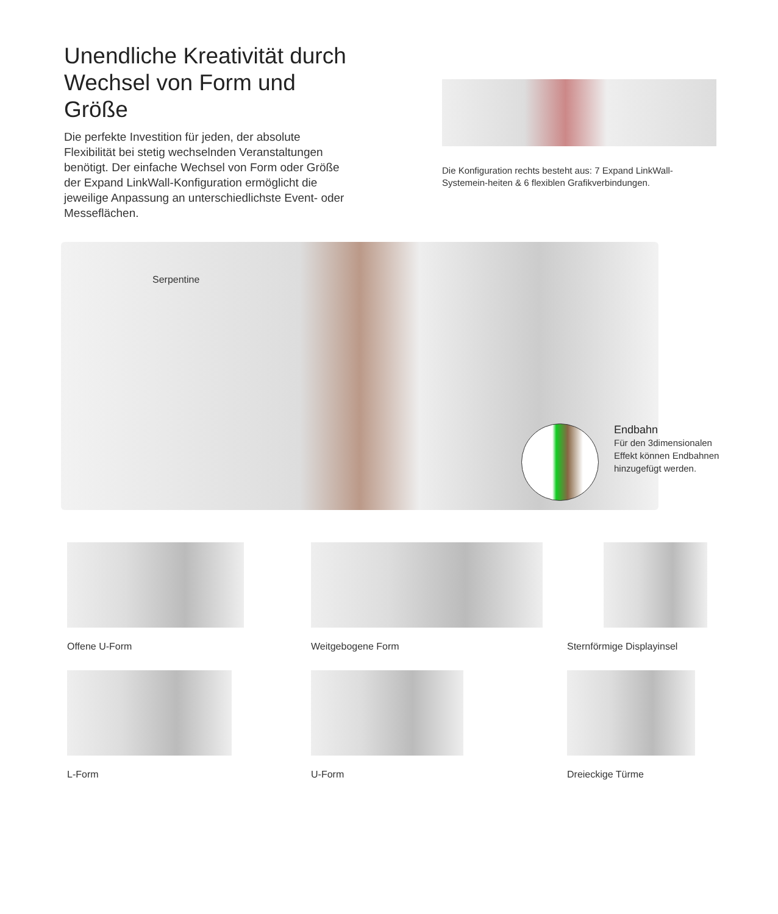Unendliche Kreativität durch Wechsel von Form und Größe
Die perfekte Investition für jeden, der absolute Flexibilität bei stetig wechselnden Veranstaltungen benötigt. Der einfache Wechsel von Form oder Größe der Expand LinkWall-Konfiguration ermöglicht die jeweilige Anpassung an unterschiedlichste Event- oder Messeflächen.
Die Konfiguration rechts besteht aus: 7 Expand LinkWall-Systemein-heiten & 6 flexiblen Grafikverbindungen.
Serpentine
Endbahn
Für den 3dimensionalen
Effekt können Endbahnen
hinzugefügt werden.
Offene U-Form
Weitgebogene Form
Sternförmige Displayinsel
L-Form
U-Form
Dreieckige Türme